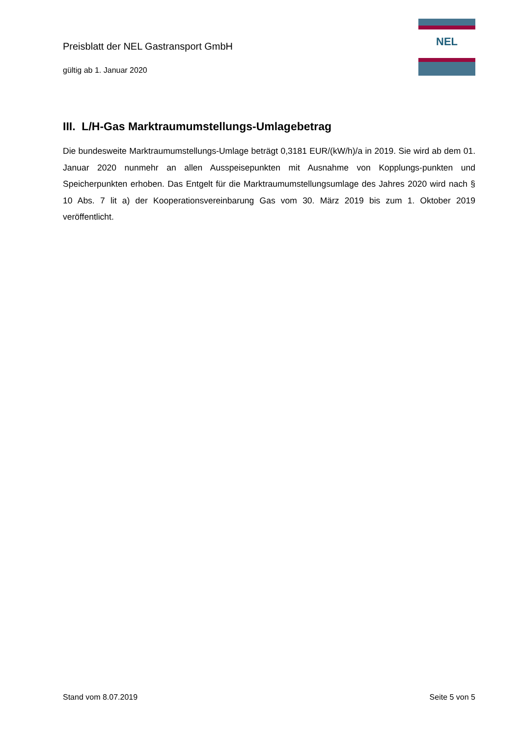Preisblatt der NEL Gastransport GmbH
gültig ab 1. Januar 2020
NEL
III. L/H-Gas Marktraumumstellungs-Umlagebetrag
Die bundesweite Marktraumumstellungs-Umlage beträgt 0,3181 EUR/(kW/h)/a in 2019. Sie wird ab dem 01. Januar 2020 nunmehr an allen Ausspeisepunkten mit Ausnahme von Kopplungs-punkten und Speicherpunkten erhoben. Das Entgelt für die Marktraumumstellungsumlage des Jahres 2020 wird nach § 10 Abs. 7 lit a) der Kooperationsvereinbarung Gas vom 30. März 2019 bis zum 1. Oktober 2019 veröffentlicht.
Stand vom 8.07.2019 Seite 5 von 5